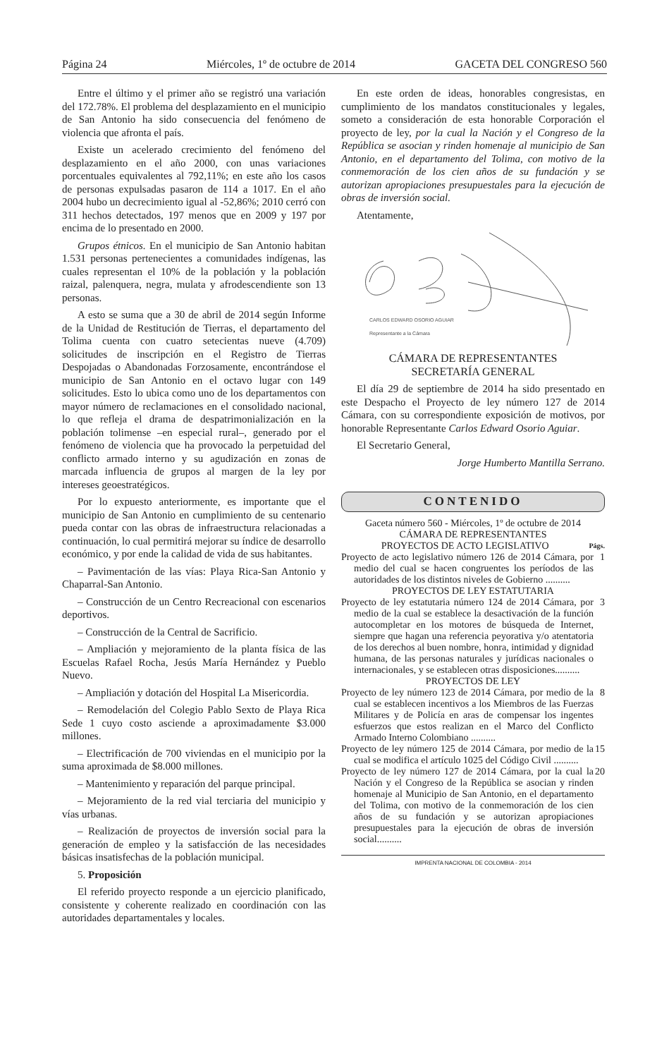Página 24 Miércoles, 1º de octubre de 2014 GACETA DEL CONGRESO 560
Entre el último y el primer año se registró una variación del 172.78%. El problema del desplazamiento en el municipio de San Antonio ha sido consecuencia del fenómeno de violencia que afronta el país.
Existe un acelerado crecimiento del fenómeno del desplazamiento en el año 2000, con unas variaciones porcentuales equivalentes al 792,11%; en este año los casos de personas expulsadas pasaron de 114 a 1017. En el año 2004 hubo un decrecimiento igual al -52,86%; 2010 cerró con 311 hechos detectados, 197 menos que en 2009 y 197 por encima de lo presentado en 2000.
Grupos étnicos. En el municipio de San Antonio habitan 1.531 personas pertenecientes a comunidades indígenas, las cuales representan el 10% de la población y la población raizal, palenquera, negra, mulata y afrodescendiente son 13 personas.
A esto se suma que a 30 de abril de 2014 según Informe de la Unidad de Restitución de Tierras, el departamento del Tolima cuenta con cuatro setecientas nueve (4.709) solicitudes de inscripción en el Registro de Tierras Despojadas o Abandonadas Forzosamente, encontrándose el municipio de San Antonio en el octavo lugar con 149 solicitudes. Esto lo ubica como uno de los departamentos con mayor número de reclamaciones en el consolidado nacional, lo que refleja el drama de despatrimonialización en la población tolimense –en especial rural–, generado por el fenómeno de violencia que ha provocado la perpetuidad del conflicto armado interno y su agudización en zonas de marcada influencia de grupos al margen de la ley por intereses geoestratégicos.
Por lo expuesto anteriormente, es importante que el municipio de San Antonio en cumplimiento de su centenario pueda contar con las obras de infraestructura relacionadas a continuación, lo cual permitirá mejorar su índice de desarrollo económico, y por ende la calidad de vida de sus habitantes.
– Pavimentación de las vías: Playa Rica-San Antonio y Chaparral-San Antonio.
– Construcción de un Centro Recreacional con escenarios deportivos.
– Construcción de la Central de Sacrificio.
– Ampliación y mejoramiento de la planta física de las Escuelas Rafael Rocha, Jesús María Hernández y Pueblo Nuevo.
– Ampliación y dotación del Hospital La Misericordia.
– Remodelación del Colegio Pablo Sexto de Playa Rica Sede 1 cuyo costo asciende a aproximadamente $3.000 millones.
– Electrificación de 700 viviendas en el municipio por la suma aproximada de $8.000 millones.
– Mantenimiento y reparación del parque principal.
– Mejoramiento de la red vial terciaria del municipio y vías urbanas.
– Realización de proyectos de inversión social para la generación de empleo y la satisfacción de las necesidades básicas insatisfechas de la población municipal.
5. Proposición
El referido proyecto responde a un ejercicio planificado, consistente y coherente realizado en coordinación con las autoridades departamentales y locales.
En este orden de ideas, honorables congresistas, en cumplimiento de los mandatos constitucionales y legales, someto a consideración de esta honorable Corporación el proyecto de ley, por la cual la Nación y el Congreso de la República se asocian y rinden homenaje al municipio de San Antonio, en el departamento del Tolima, con motivo de la conmemoración de los cien años de su fundación y se autorizan apropiaciones presupuestales para la ejecución de obras de inversión social.
Atentamente,
CARLOS EDWARD OSORIO AGUIAR
Representante a la Cámara
CÁMARA DE REPRESENTANTES
SECRETARÍA GENERAL
El día 29 de septiembre de 2014 ha sido presentado en este Despacho el Proyecto de ley número 127 de 2014 Cámara, con su correspondiente exposición de motivos, por honorable Representante Carlos Edward Osorio Aguiar.
El Secretario General,
Jorge Humberto Mantilla Serrano.
CONTENIDO
Gaceta número 560 - Miércoles, 1º de octubre de 2014
CÁMARA DE REPRESENTANTES
PROYECTOS DE ACTO LEGISLATIVO Págs.
Proyecto de acto legislativo número 126 de 2014 Cámara, por medio del cual se hacen congruentes los períodos de las autoridades de los distintos niveles de Gobierno .......... 1
PROYECTOS DE LEY ESTATUTARIA
Proyecto de ley estatutaria número 124 de 2014 Cámara, por medio de la cual se establece la desactivación de la función autocompletar en los motores de búsqueda de Internet, siempre que hagan una referencia peyorativa y/o atentatoria de los derechos al buen nombre, honra, intimidad y dignidad humana, de las personas naturales y jurídicas nacionales o internacionales, y se establecen otras disposiciones.......... 3
PROYECTOS DE LEY
Proyecto de ley número 123 de 2014 Cámara, por medio de la cual se establecen incentivos a los Miembros de las Fuerzas Militares y de Policía en aras de compensar los ingentes esfuerzos que estos realizan en el Marco del Conflicto Armado Interno Colombiano .......... 8
Proyecto de ley número 125 de 2014 Cámara, por medio de la cual se modifica el artículo 1025 del Código Civil .......... 15
Proyecto de ley número 127 de 2014 Cámara, por la cual la Nación y el Congreso de la República se asocian y rinden homenaje al Municipio de San Antonio, en el departamento del Tolima, con motivo de la conmemoración de los cien años de su fundación y se autorizan apropiaciones presupuestales para la ejecución de obras de inversión social.......... 20
IMPRENTA NACIONAL DE COLOMBIA - 2014